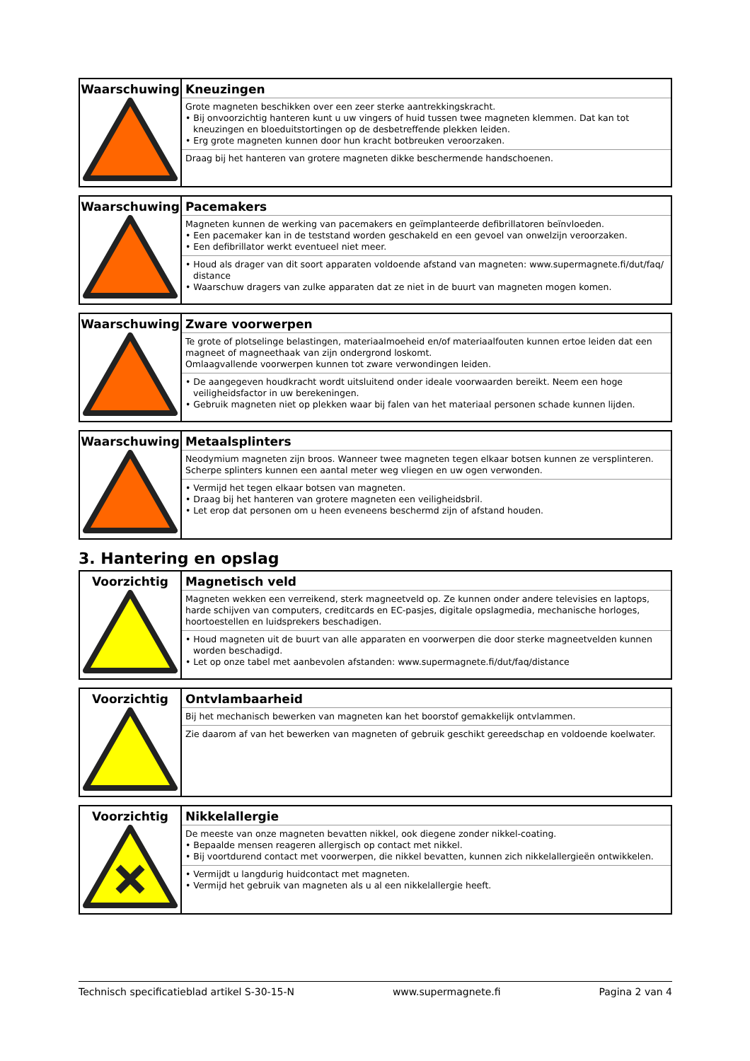| Waarschuwing | Kneuzingen Grote magneten beschikken over een zeer sterke aantrekkingskracht. • Bij onvoorzichtig hanteren kunt u uw vingers of huid tussen twee magneten klemmen. Dat kan tot kneuzingen en bloeduitstortingen op de desbetreffende plekken leiden. • Erg grote magneten kunnen door hun kracht botbreuken veroorzaken. Draag bij het hanteren van grotere magneten dikke beschermende handschoenen. |
| Waarschuwing | Pacemakers Magneten kunnen de werking van pacemakers en geïmplanteerde defibrillatoren beïnvloeden. • Een pacemaker kan in de teststand worden geschakeld en een gevoel van onwelzijn veroorzaken. • Een defibrillator werkt eventueel niet meer. • Houd als drager van dit soort apparaten voldoende afstand van magneten: www.supermagnete.fi/dut/faq/ distance • Waarschuw dragers van zulke apparaten dat ze niet in de buurt van magneten mogen komen. |
| Waarschuwing | Zware voorwerpen Te grote of plotselinge belastingen, materiaalmoeheid en/of materiaalfouten kunnen ertoe leiden dat een magneet of magneethaak van zijn ondergrond loskomt. Omlaagvallende voorwerpen kunnen tot zware verwondingen leiden. • De aangegeven houdkracht wordt uitsluitend onder ideale voorwaarden bereikt. Neem een hoge veiligheidsfactor in uw berekeningen. • Gebruik magneten niet op plekken waar bij falen van het materiaal personen schade kunnen lijden. |
| Waarschuwing | Metaalsplinters Neodymium magneten zijn broos. Wanneer twee magneten tegen elkaar botsen kunnen ze versplinteren. Scherpe splinters kunnen een aantal meter weg vliegen en uw ogen verwonden. • Vermijd het tegen elkaar botsen van magneten. • Draag bij het hanteren van grotere magneten een veiligheidsbril. • Let erop dat personen om u heen eveneens beschermd zijn of afstand houden. |
3. Hantering en opslag
| Voorzichtig | Magnetisch veld Magneten wekken een verreikend, sterk magneetveld op. Ze kunnen onder andere televisies en laptops, harde schijven van computers, creditcards en EC-pasjes, digitale opslagmedia, mechanische horloges, hoortoestellen en luidsprekers beschadigen. • Houd magneten uit de buurt van alle apparaten en voorwerpen die door sterke magneetvelden kunnen worden beschadigd. • Let op onze tabel met aanbevolen afstanden: www.supermagnete.fi/dut/faq/distance |
| Voorzichtig | Ontvlambaarheid Bij het mechanisch bewerken van magneten kan het boorstof gemakkelijk ontvlammen. Zie daarom af van het bewerken van magneten of gebruik geschikt gereedschap en voldoende koelwater. |
| Voorzichtig | Nikkelallergie De meeste van onze magneten bevatten nikkel, ook diegene zonder nikkel-coating. • Bepaalde mensen reageren allergisch op contact met nikkel. • Bij voortdurend contact met voorwerpen, die nikkel bevatten, kunnen zich nikkelallergieën ontwikkelen. • Vermijdt u langdurig huidcontact met magneten. • Vermijd het gebruik van magneten als u al een nikkelallergie heeft. |
Technisch specificatieblad artikel S-30-15-N www.supermagnete.fi Pagina 2 van 4